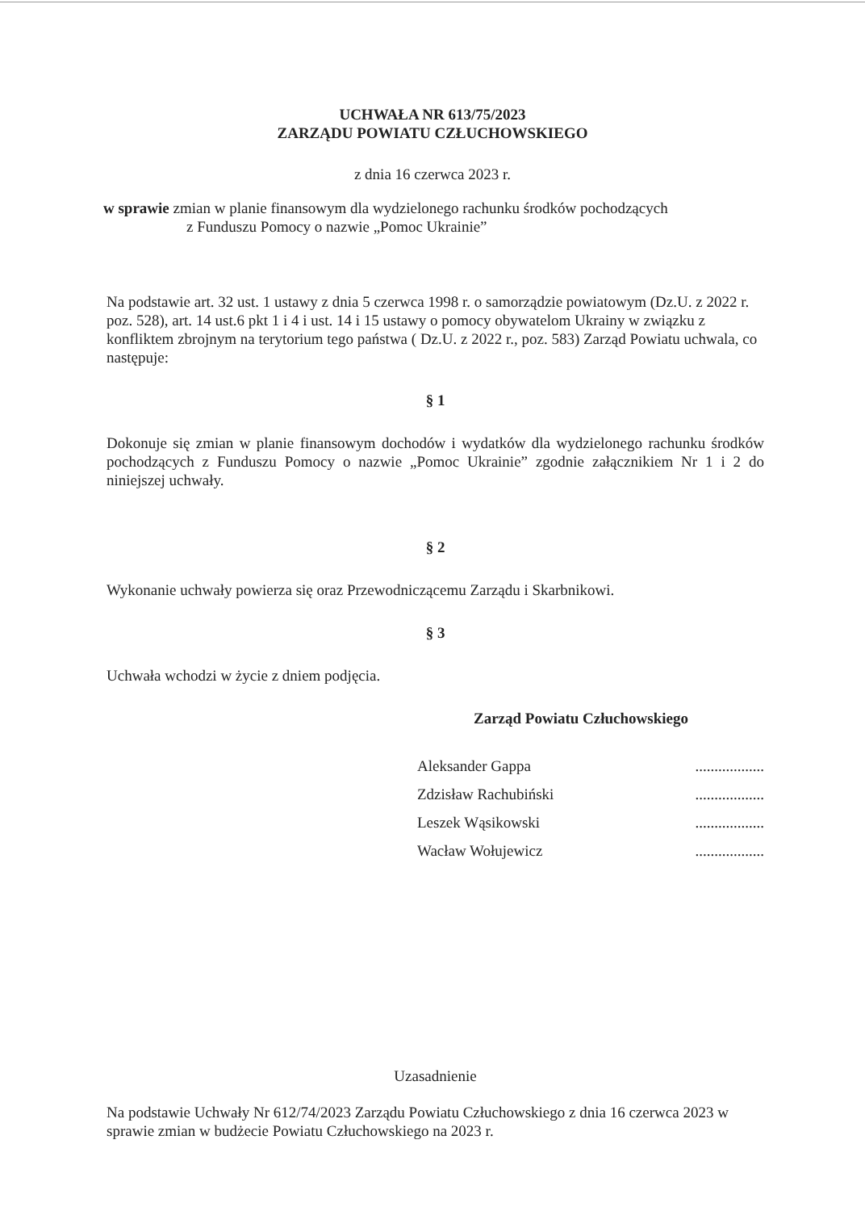UCHWAŁA NR 613/75/2023
ZARZĄDU POWIATU CZŁUCHOWSKIEGO
z dnia 16 czerwca 2023 r.
w sprawie zmian w planie finansowym dla wydzielonego rachunku środków pochodzących
z Funduszu Pomocy o nazwie „Pomoc Ukrainie”
Na podstawie art. 32 ust. 1 ustawy z dnia 5 czerwca 1998 r. o samorządzie powiatowym (Dz.U. z 2022 r. poz. 528), art. 14 ust.6 pkt 1 i 4 i ust. 14 i 15 ustawy o pomocy obywatelom Ukrainy w związku z konfliktem zbrojnym na terytorium tego państwa ( Dz.U. z 2022 r., poz. 583) Zarząd Powiatu uchwala, co następuje:
§ 1
Dokonuje się zmian w planie finansowym dochodów i wydatków dla wydzielonego rachunku środków pochodzących z Funduszu Pomocy o nazwie „Pomoc Ukrainie” zgodnie załącznikiem Nr 1 i 2 do niniejszej uchwały.
§ 2
Wykonanie uchwały powierza się oraz Przewodniczącemu Zarządu i Skarbnikowi.
§ 3
Uchwała wchodzi w życie z dniem podjęcia.
Zarząd Powiatu Człuchowskiego
Aleksander Gappa..................
Zdzisław Rachubiński..................
Leszek Wąsikowski..................
Wacław Wołujewicz..................
Uzasadnienie
Na podstawie Uchwały Nr 612/74/2023 Zarządu Powiatu Człuchowskiego z dnia 16 czerwca 2023 w sprawie zmian w budżecie Powiatu Człuchowskiego na 2023 r.